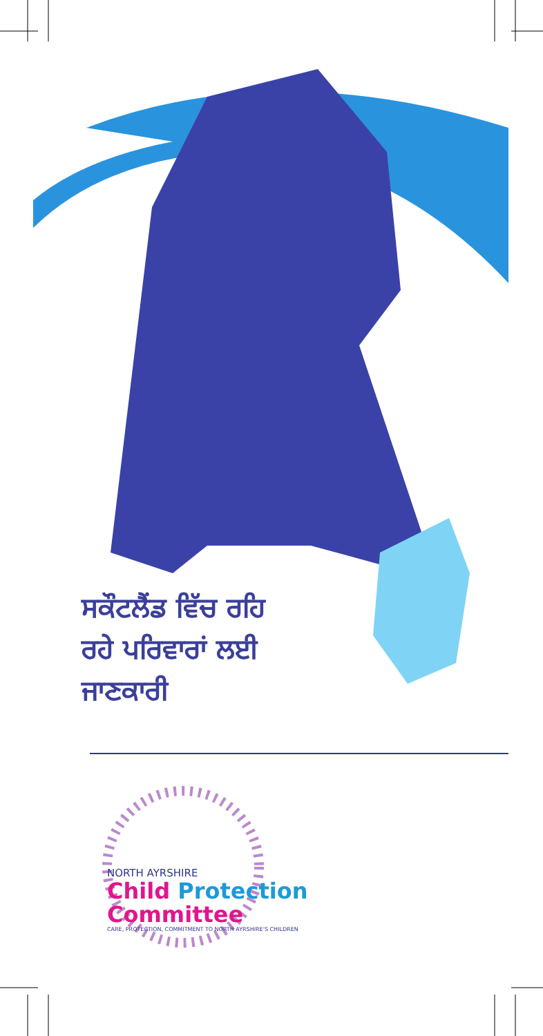ਸਕੌਟਲੈਂਡ ਵਿੱਚ ਰਹਿ
ਰਹੇ ਪਰਿਵਾਰਾਂ ਲਈ
ਜਾਣਕਾਰੀ
NORTH AYRSHIRE
Child Protection Committee
CARE, PROTECTION, COMMITMENT TO NORTH AYRSHIRE'S CHILDREN